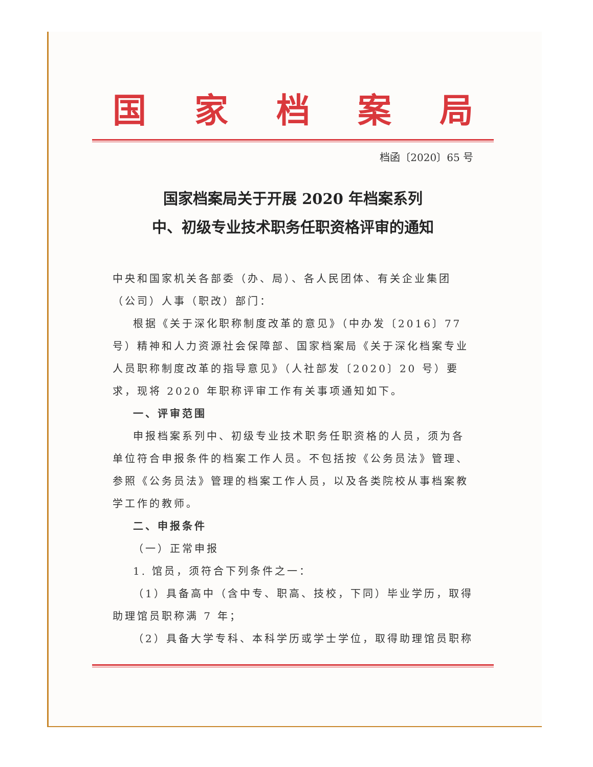国家档案局
档函〔2020〕65 号
国家档案局关于开展 2020 年档案系列
中、初级专业技术职务任职资格评审的通知
中央和国家机关各部委（办、局）、各人民团体、有关企业集团（公司）人事（职改）部门：
根据《关于深化职称制度改革的意见》（中办发〔2016〕77 号）精神和人力资源社会保障部、国家档案局《关于深化档案专业人员职称制度改革的指导意见》（人社部发〔2020〕20 号）要求，现将 2020 年职称评审工作有关事项通知如下。
一、评审范围
申报档案系列中、初级专业技术职务任职资格的人员，须为各单位符合申报条件的档案工作人员。不包括按《公务员法》管理、参照《公务员法》管理的档案工作人员，以及各类院校从事档案教学工作的教师。
二、申报条件
（一）正常申报
1. 馆员，须符合下列条件之一：
（1）具备高中（含中专、职高、技校，下同）毕业学历，取得助理馆员职称满 7 年；
（2）具备大学专科、本科学历或学士学位，取得助理馆员职称